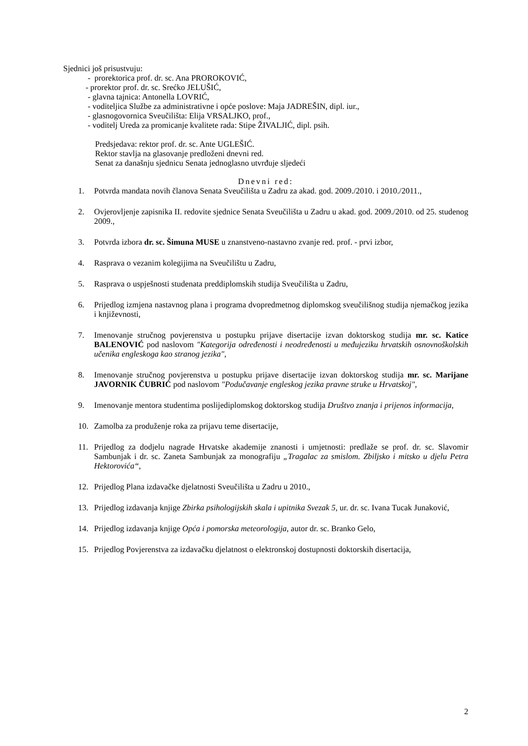Sjednici još prisustvuju:
- prorektorica prof. dr. sc. Ana PROROKOVIĆ,
- prorektor prof. dr. sc. Srećko JELUŠIĆ,
- glavna tajnica: Antonella LOVRIĆ,
- voditeljica Službe za administrativne i opće poslove: Maja JADREŠIN, dipl. iur.,
- glasnogovornica Sveučilišta: Elija VRSALJKO, prof.,
- voditelj Ureda za promicanje kvalitete rada: Stipe ŽIVALJIĆ, dipl. psih.
Predsjedava: rektor prof. dr. sc. Ante UGLEŠIĆ.
Rektor stavlja na glasovanje predloženi dnevni red.
Senat za današnju sjednicu Senata jednoglasno utvrđuje sljedeći
Dnevni red:
1. Potvrda mandata novih članova Senata Sveučilišta u Zadru za akad. god. 2009./2010. i 2010./2011.,
2. Ovjerovljenje zapisnika II. redovite sjednice Senata Sveučilišta u Zadru u akad. god. 2009./2010. od 25. studenog 2009.,
3. Potvrda izbora dr. sc. Šimuna MUSE u znanstveno-nastavno zvanje red. prof. - prvi izbor,
4. Rasprava o vezanim kolegijima na Sveučilištu u Zadru,
5. Rasprava o uspješnosti studenata preddiplomskih studija Sveučilišta u Zadru,
6. Prijedlog izmjena nastavnog plana i programa dvopredmetnog diplomskog sveučilišnog studija njemačkog jezika i književnosti,
7. Imenovanje stručnog povjerenstva u postupku prijave disertacije izvan doktorskog studija mr. sc. Katice BALENOVIĆ pod naslovom "Kategorija određenosti i neodređenosti u međujeziku hrvatskih osnovnoškolskih učenika engleskoga kao stranog jezika",
8. Imenovanje stručnog povjerenstva u postupku prijave disertacije izvan doktorskog studija mr. sc. Marijane JAVORNIK ČUBRIĆ pod naslovom "Podučavanje engleskog jezika pravne struke u Hrvatskoj",
9. Imenovanje mentora studentima poslijediplomskog doktorskog studija Društvo znanja i prijenos informacija,
10. Zamolba za produženje roka za prijavu teme disertacije,
11. Prijedlog za dodjelu nagrade Hrvatske akademije znanosti i umjetnosti: predlaže se prof. dr. sc. Slavomir Sambunjak i dr. sc. Zaneta Sambunjak za monografiju „Tragalac za smislom. Zbiljsko i mitsko u djelu Petra Hektorovića“,
12. Prijedlog Plana izdavačke djelatnosti Sveučilišta u Zadru u 2010.,
13. Prijedlog izdavanja knjige Zbirka psihologijskih skala i upitnika Svezak 5, ur. dr. sc. Ivana Tucak Junaković,
14. Prijedlog izdavanja knjige Opća i pomorska meteorologija, autor dr. sc. Branko Gelo,
15. Prijedlog Povjerenstva za izdavačku djelatnost o elektronskoj dostupnosti doktorskih disertacija,
2